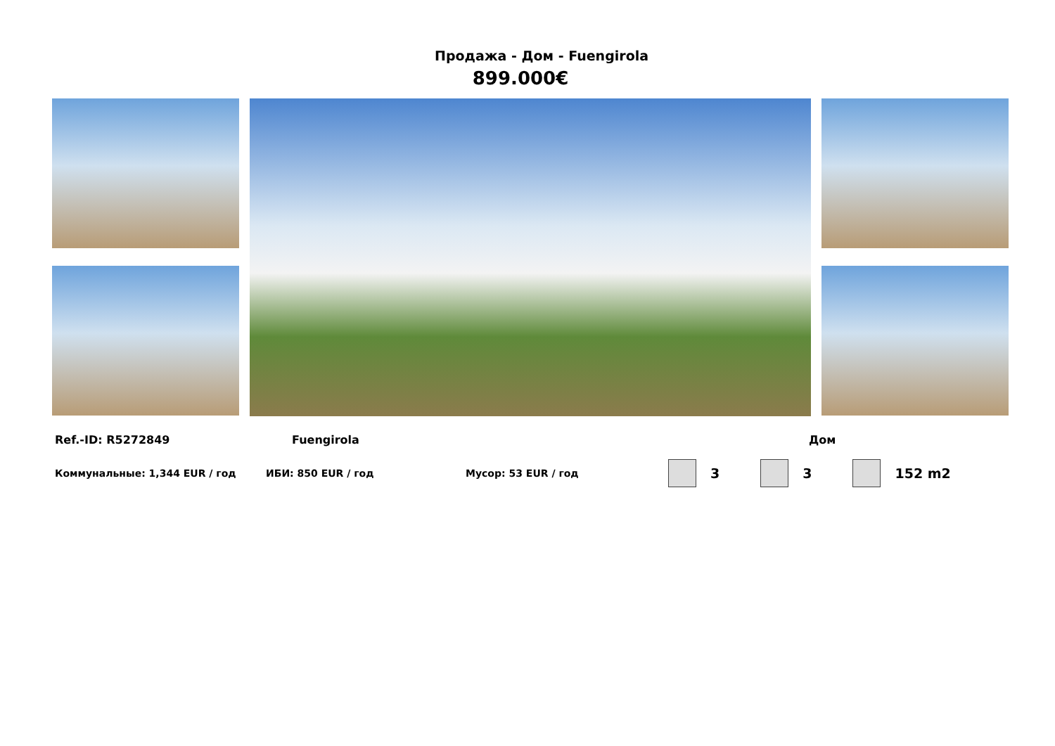Продажа - Дом - Fuengirola
899.000€
Ref.-ID: R5272849 Fuengirola Дом
Коммунальные: 1,344 EUR / год ИБИ: 850 EUR / год Мусор: 53 EUR / год 3 3 152 m2